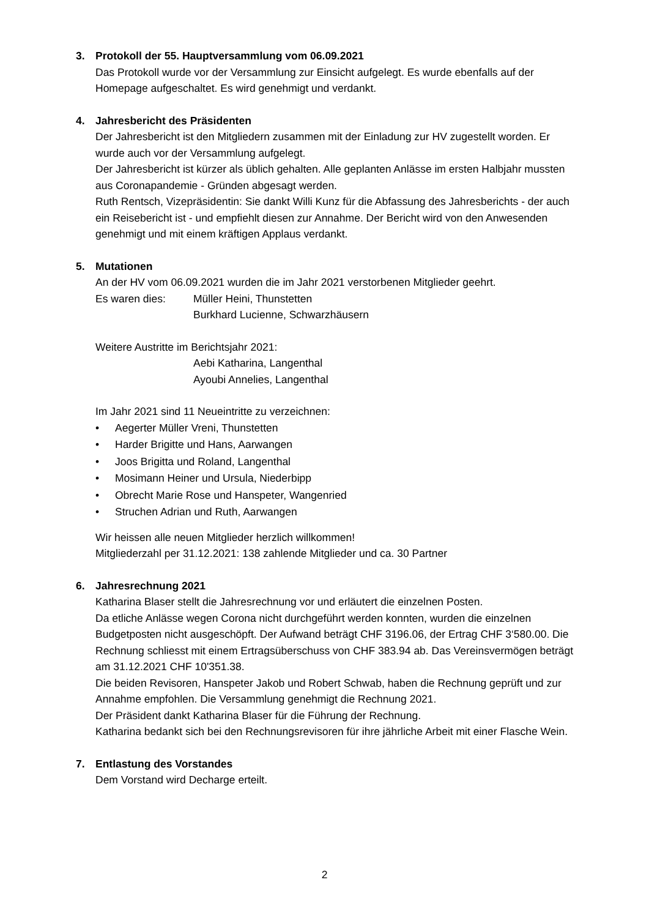3. Protokoll der 55. Hauptversammlung vom 06.09.2021
Das Protokoll wurde vor der Versammlung zur Einsicht aufgelegt. Es wurde ebenfalls auf der Homepage aufgeschaltet. Es wird genehmigt und verdankt.
4. Jahresbericht des Präsidenten
Der Jahresbericht ist den Mitgliedern zusammen mit der Einladung zur HV zugestellt worden. Er wurde auch vor der Versammlung aufgelegt.
Der Jahresbericht ist kürzer als üblich gehalten. Alle geplanten Anlässe im ersten Halbjahr mussten aus Coronapandemie - Gründen abgesagt werden.
Ruth Rentsch, Vizepräsidentin: Sie dankt Willi Kunz für die Abfassung des Jahresberichts - der auch ein Reisebericht ist - und empfiehlt diesen zur Annahme. Der Bericht wird von den Anwesenden genehmigt und mit einem kräftigen Applaus verdankt.
5. Mutationen
An der HV vom 06.09.2021 wurden die im Jahr 2021 verstorbenen Mitglieder geehrt.
Es waren dies: Müller Heini, Thunstetten
Burkhard Lucienne, Schwarzhäusern
Weitere Austritte im Berichtsjahr 2021:
Aebi Katharina, Langenthal
Ayoubi Annelies, Langenthal
Im Jahr 2021 sind 11 Neueintritte zu verzeichnen:
• Aegerter Müller Vreni, Thunstetten
• Harder Brigitte und Hans, Aarwangen
• Joos Brigitta und Roland, Langenthal
• Mosimann Heiner und Ursula, Niederbipp
• Obrecht Marie Rose und Hanspeter, Wangenried
• Struchen Adrian und Ruth, Aarwangen
Wir heissen alle neuen Mitglieder herzlich willkommen!
Mitgliederzahl per 31.12.2021: 138 zahlende Mitglieder und ca. 30 Partner
6. Jahresrechnung 2021
Katharina Blaser stellt die Jahresrechnung vor und erläutert die einzelnen Posten.
Da etliche Anlässe wegen Corona nicht durchgeführt werden konnten, wurden die einzelnen Budgetposten nicht ausgeschöpft. Der Aufwand beträgt CHF 3196.06, der Ertrag CHF 3‘580.00. Die Rechnung schliesst mit einem Ertragsüberschuss von CHF 383.94 ab. Das Vereinsvermögen beträgt am 31.12.2021 CHF 10'351.38.
Die beiden Revisoren, Hanspeter Jakob und Robert Schwab, haben die Rechnung geprüft und zur Annahme empfohlen. Die Versammlung genehmigt die Rechnung 2021.
Der Präsident dankt Katharina Blaser für die Führung der Rechnung.
Katharina bedankt sich bei den Rechnungsrevisoren für ihre jährliche Arbeit mit einer Flasche Wein.
7. Entlastung des Vorstandes
Dem Vorstand wird Decharge erteilt.
2